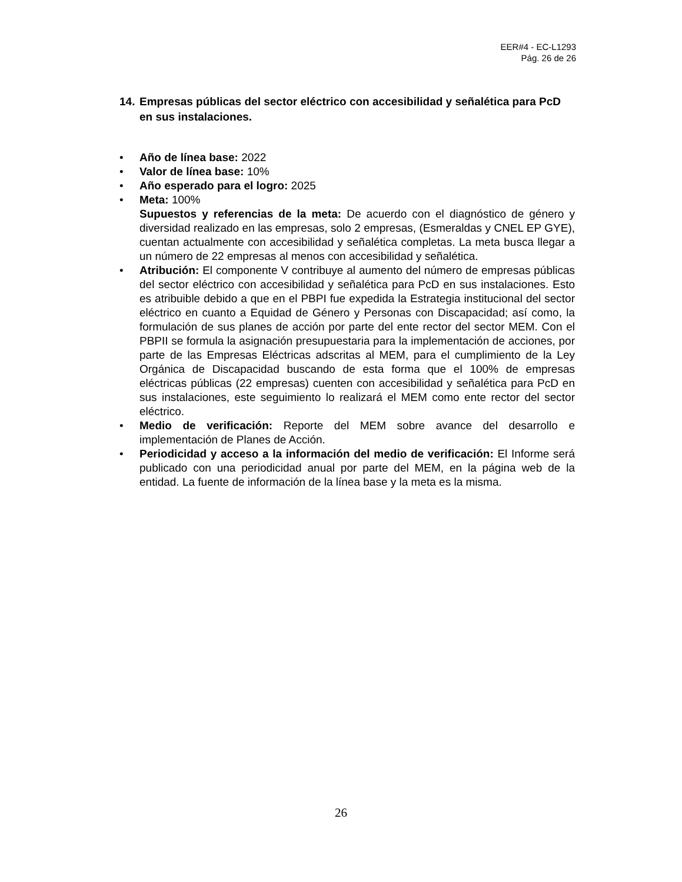EER#4 - EC-L1293
Pág. 26 de 26
14. Empresas públicas del sector eléctrico con accesibilidad y señalética para PcD en sus instalaciones.
• Año de línea base: 2022
• Valor de línea base: 10%
• Año esperado para el logro: 2025
• Meta: 100%
Supuestos y referencias de la meta: De acuerdo con el diagnóstico de género y diversidad realizado en las empresas, solo 2 empresas, (Esmeraldas y CNEL EP GYE), cuentan actualmente con accesibilidad y señalética completas. La meta busca llegar a un número de 22 empresas al menos con accesibilidad y señalética.
• Atribución: El componente V contribuye al aumento del número de empresas públicas del sector eléctrico con accesibilidad y señalética para PcD en sus instalaciones. Esto es atribuible debido a que en el PBPI fue expedida la Estrategia institucional del sector eléctrico en cuanto a Equidad de Género y Personas con Discapacidad; así como, la formulación de sus planes de acción por parte del ente rector del sector MEM. Con el PBPII se formula la asignación presupuestaria para la implementación de acciones, por parte de las Empresas Eléctricas adscritas al MEM, para el cumplimiento de la Ley Orgánica de Discapacidad buscando de esta forma que el 100% de empresas eléctricas públicas (22 empresas) cuenten con accesibilidad y señalética para PcD en sus instalaciones, este seguimiento lo realizará el MEM como ente rector del sector eléctrico.
• Medio de verificación: Reporte del MEM sobre avance del desarrollo e implementación de Planes de Acción.
• Periodicidad y acceso a la información del medio de verificación: El Informe será publicado con una periodicidad anual por parte del MEM, en la página web de la entidad. La fuente de información de la línea base y la meta es la misma.
26